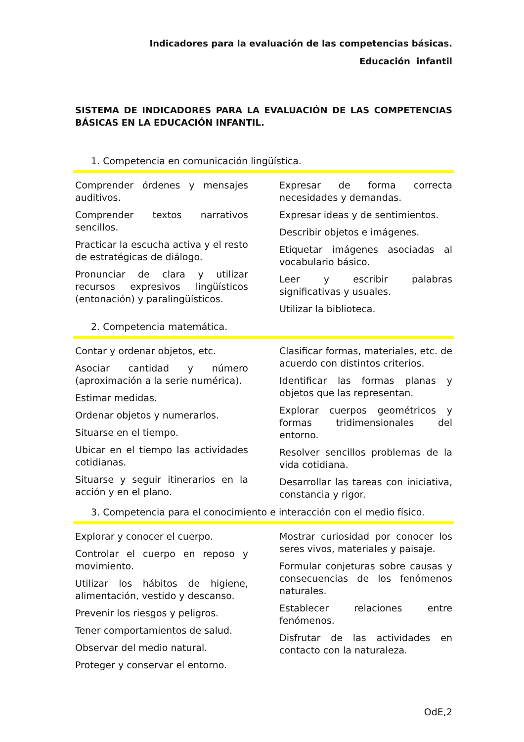Indicadores para la evaluación de las competencias básicas.
Educación infantil
SISTEMA DE INDICADORES PARA LA EVALUACIÓN DE LAS COMPETENCIAS BÁSICAS EN LA EDUCACIÓN INFANTIL.
1. Competencia en comunicación lingüística.
Comprender órdenes y mensajes auditivos.
Comprender textos narrativos sencillos.
Practicar la escucha activa y el resto de estratégicas de diálogo.
Pronunciar de clara y utilizar recursos expresivos lingüísticos (entonación) y paralingüísticos.
Expresar de forma correcta necesidades y demandas.
Expresar ideas y de sentimientos.
Describir objetos e imágenes.
Etiquetar imágenes asociadas al vocabulario básico.
Leer y escribir palabras significativas y usuales.
Utilizar la biblioteca.
2. Competencia matemática.
Contar y ordenar objetos, etc.
Asociar cantidad y número (aproximación a la serie numérica).
Estimar medidas.
Ordenar objetos y numerarlos.
Situarse en el tiempo.
Ubicar en el tiempo las actividades cotidianas.
Situarse y seguir itinerarios en la acción y en el plano.
Clasificar formas, materiales, etc. de acuerdo con distintos criterios.
Identificar las formas planas y objetos que las representan.
Explorar cuerpos geométricos y formas tridimensionales del entorno.
Resolver sencillos problemas de la vida cotidiana.
Desarrollar las tareas con iniciativa, constancia y rigor.
3. Competencia para el conocimiento e interacción con el medio físico.
Explorar y conocer el cuerpo.
Controlar el cuerpo en reposo y movimiento.
Utilizar los hábitos de higiene, alimentación, vestido y descanso.
Prevenir los riesgos y peligros.
Tener comportamientos de salud.
Observar del medio natural.
Proteger y conservar el entorno.
Mostrar curiosidad por conocer los seres vivos, materiales y paisaje.
Formular conjeturas sobre causas y consecuencias de los fenómenos naturales.
Establecer relaciones entre fenómenos.
Disfrutar de las actividades en contacto con la naturaleza.
OdE,2